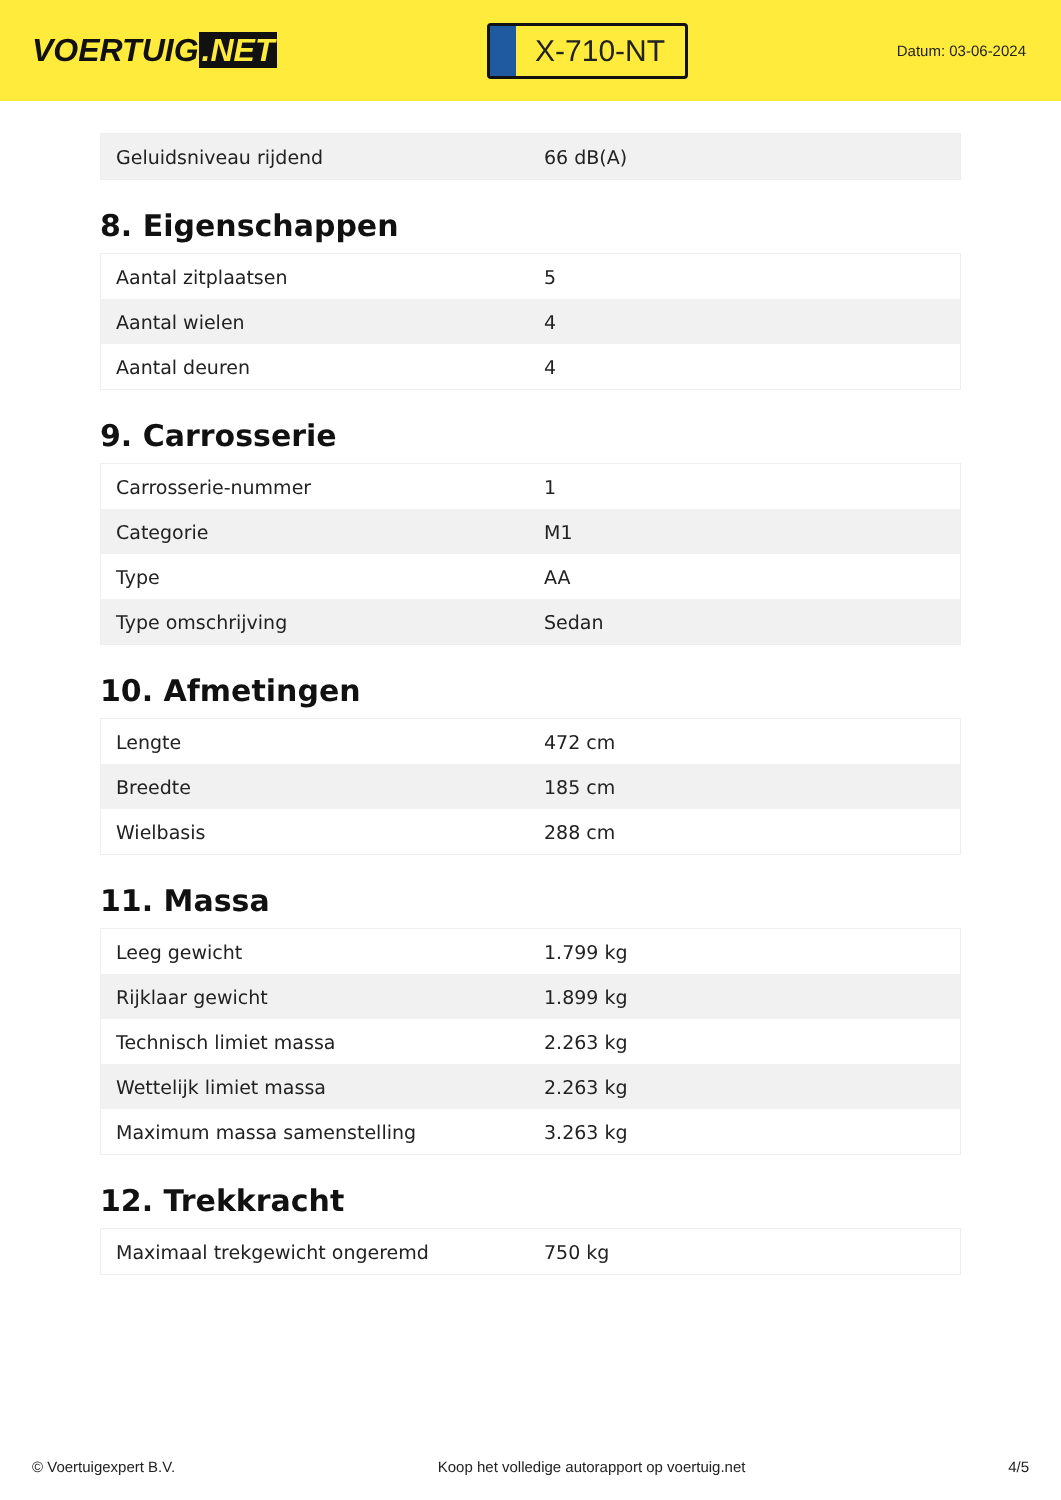VOERTUIG.NET
X-710-NT
Datum: 03-06-2024
| Geluidsniveau rijdend | 66 dB(A) |
8. Eigenschappen
| Aantal zitplaatsen | 5 |
| Aantal wielen | 4 |
| Aantal deuren | 4 |
9. Carrosserie
| Carrosserie-nummer | 1 |
| Categorie | M1 |
| Type | AA |
| Type omschrijving | Sedan |
10. Afmetingen
| Lengte | 472 cm |
| Breedte | 185 cm |
| Wielbasis | 288 cm |
11. Massa
| Leeg gewicht | 1.799 kg |
| Rijklaar gewicht | 1.899 kg |
| Technisch limiet massa | 2.263 kg |
| Wettelijk limiet massa | 2.263 kg |
| Maximum massa samenstelling | 3.263 kg |
12. Trekkracht
| Maximaal trekgewicht ongeremd | 750 kg |
© Voertuigexpert B.V. Koop het volledige autorapport op voertuig.net 4/5